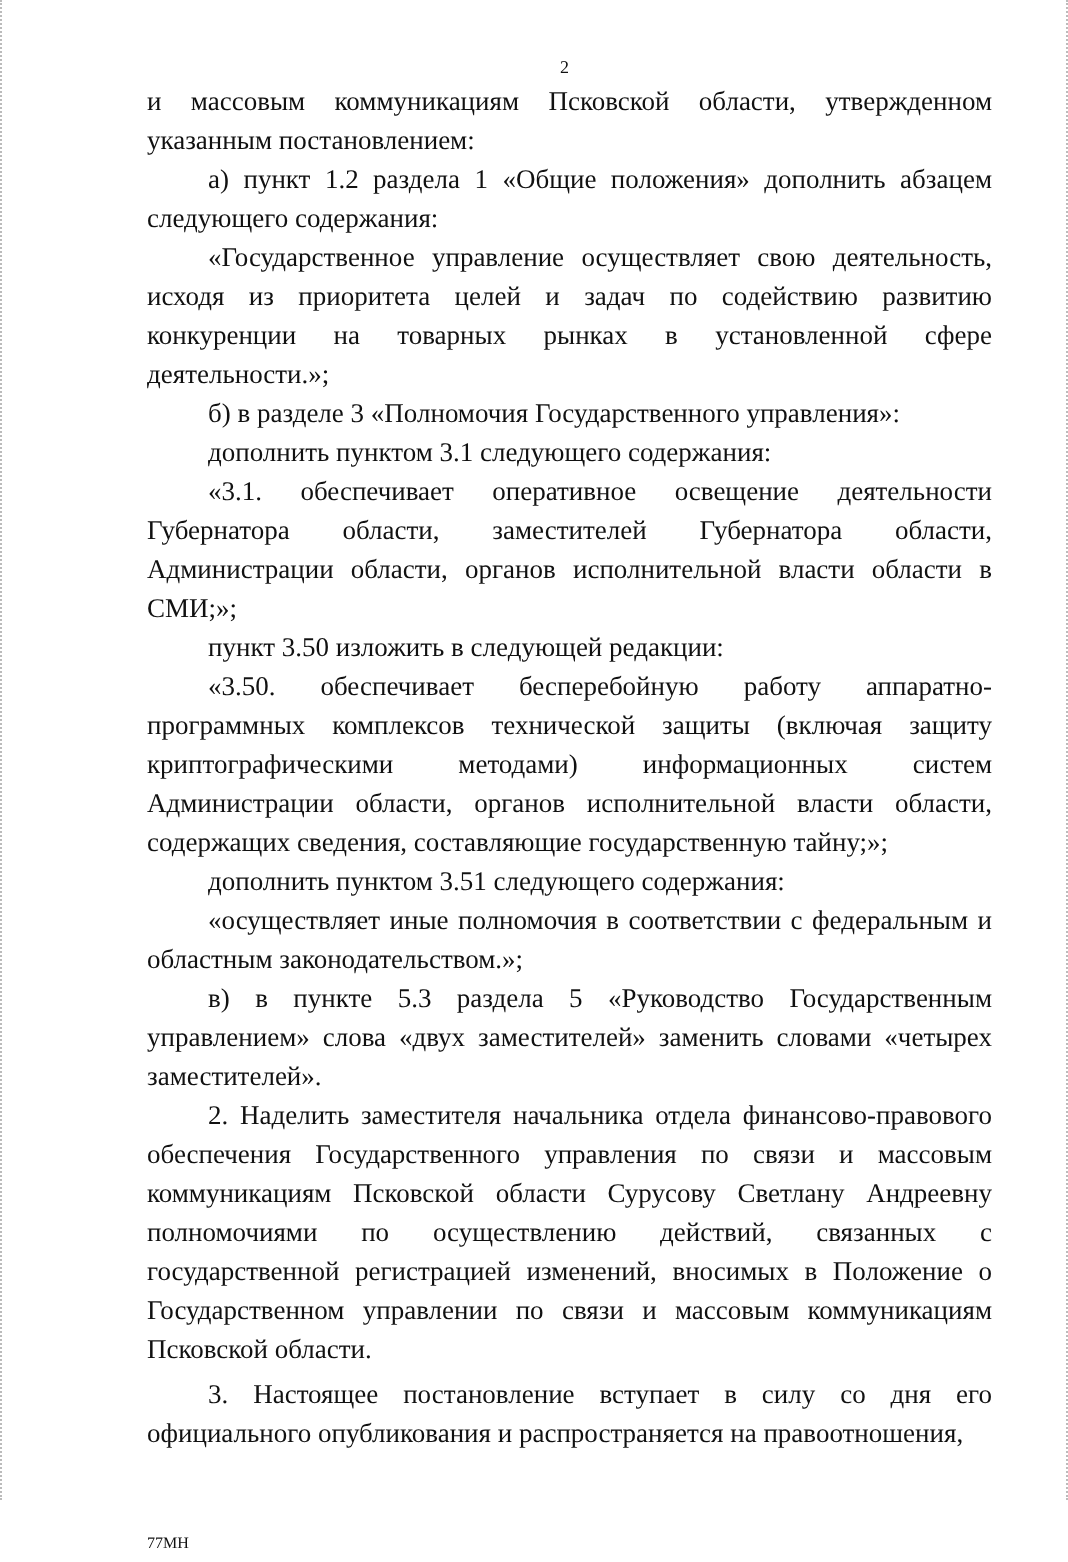2
и массовым коммуникациям Псковской области, утвержденном указанным постановлением:
а) пункт 1.2 раздела 1 «Общие положения» дополнить абзацем следующего содержания:
«Государственное управление осуществляет свою деятельность, исходя из приоритета целей и задач по содействию развитию конкуренции на товарных рынках в установленной сфере деятельности.»;
б) в разделе 3 «Полномочия Государственного управления»:
дополнить пунктом 3.1 следующего содержания:
«3.1. обеспечивает оперативное освещение деятельности Губернатора области, заместителей Губернатора области, Администрации области, органов исполнительной власти области в СМИ;»;
пункт 3.50 изложить в следующей редакции:
«3.50. обеспечивает бесперебойную работу аппаратно-программных комплексов технической защиты (включая защиту криптографическими методами) информационных систем Администрации области, органов исполнительной власти области, содержащих сведения, составляющие государственную тайну;»;
дополнить пунктом 3.51 следующего содержания:
«осуществляет иные полномочия в соответствии с федеральным и областным законодательством.»;
в) в пункте 5.3 раздела 5 «Руководство Государственным управлением» слова «двух заместителей» заменить словами «четырех заместителей».
2. Наделить заместителя начальника отдела финансово-правового обеспечения Государственного управления по связи и массовым коммуникациям Псковской области Сурусову Светлану Андреевну полномочиями по осуществлению действий, связанных с государственной регистрацией изменений, вносимых в Положение о Государственном управлении по связи и массовым коммуникациям Псковской области.
3. Настоящее постановление вступает в силу со дня его официального опубликования и распространяется на правоотношения,
77МН